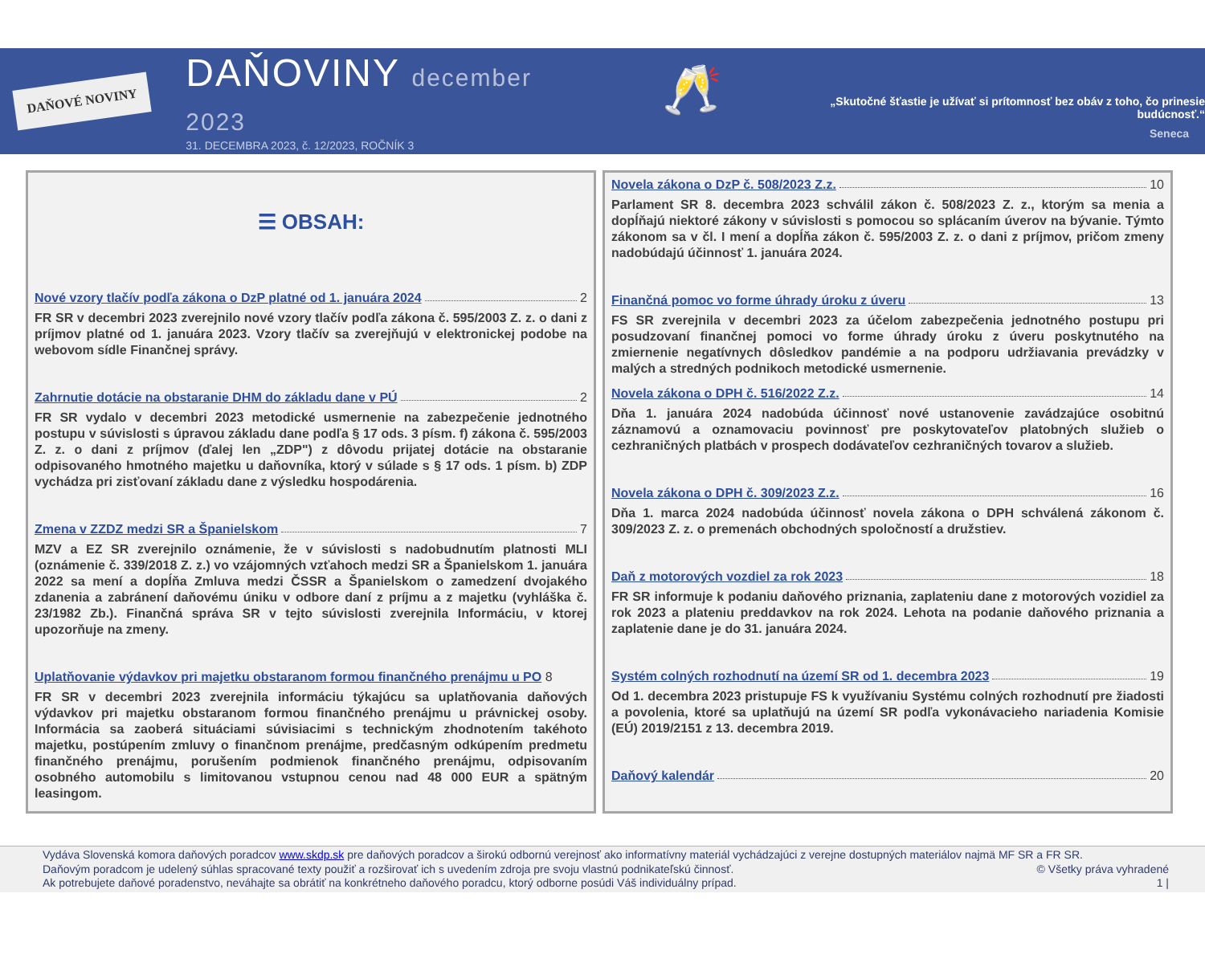DAŇOVÉ NOVINY
DAŇOVINY december 2023
31. DECEMBRA 2023, č. 12/2023, ROČNÍK 3
🥂
„Skutočné šťastie je užívať si prítomnosť bez obáv z toho, čo prinesie budúcnosť.“
Seneca
☰ OBSAH:
Nové vzory tlačív podľa zákona o DzP platné od 1. januára 2024 2
FR SR v decembri 2023 zverejnilo nové vzory tlačív podľa zákona č. 595/2003 Z. z. o dani z príjmov platné od 1. januára 2023. Vzory tlačív sa zverejňujú v elektronickej podobe na webovom sídle Finančnej správy.
Zahrnutie dotácie na obstaranie DHM do základu dane v PÚ 2
FR SR vydalo v decembri 2023 metodické usmernenie na zabezpečenie jednotného postupu v súvislosti s úpravou základu dane podľa § 17 ods. 3 písm. f) zákona č. 595/2003 Z. z. o dani z príjmov (ďalej len „ZDP") z dôvodu prijatej dotácie na obstaranie odpisovaného hmotného majetku u daňovníka, ktorý v súlade s § 17 ods. 1 písm. b) ZDP vychádza pri zisťovaní základu dane z výsledku hospodárenia.
Zmena v ZZDZ medzi SR a Španielskom 7
MZV a EZ SR zverejnilo oznámenie, že v súvislosti s nadobudnutím platnosti MLI (oznámenie č. 339/2018 Z. z.) vo vzájomných vzťahoch medzi SR a Španielskom 1. januára 2022 sa mení a dopĺňa Zmluva medzi ČSSR a Španielskom o zamedzení dvojakého zdanenia a zabránení daňovému úniku v odbore daní z príjmu a z majetku (vyhláška č. 23/1982 Zb.). Finančná správa SR v tejto súvislosti zverejnila Informáciu, v ktorej upozorňuje na zmeny.
Uplatňovanie výdavkov pri majetku obstaranom formou finančného prenájmu u PO 8
FR SR v decembri 2023 zverejnila informáciu týkajúcu sa uplatňovania daňových výdavkov pri majetku obstaranom formou finančného prenájmu u právnickej osoby. Informácia sa zaoberá situáciami súvisiacimi s technickým zhodnotením takéhoto majetku, postúpením zmluvy o finančnom prenájme, predčasným odkúpením predmetu finančného prenájmu, porušením podmienok finančného prenájmu, odpisovaním osobného automobilu s limitovanou vstupnou cenou nad 48 000 EUR a spätným leasingom.
Novela zákona o DzP č. 508/2023 Z.z. 10
Parlament SR 8. decembra 2023 schválil zákon č. 508/2023 Z. z., ktorým sa menia a dopĺňajú niektoré zákony v súvislosti s pomocou so splácaním úverov na bývanie. Týmto zákonom sa v čl. I mení a dopĺňa zákon č. 595/2003 Z. z. o dani z príjmov, pričom zmeny nadobúdajú účinnosť 1. januára 2024.
Finančná pomoc vo forme úhrady úroku z úveru 13
FS SR zverejnila v decembri 2023 za účelom zabezpečenia jednotného postupu pri posudzovaní finančnej pomoci vo forme úhrady úroku z úveru poskytnutého na zmiernenie negatívnych dôsledkov pandémie a na podporu udržiavania prevádzky v malých a stredných podnikoch metodické usmernenie.
Novela zákona o DPH č. 516/2022 Z.z. 14
Dňa 1. januára 2024 nadobúda účinnosť nové ustanovenie zavádzajúce osobitnú záznamovú a oznamovaciu povinnosť pre poskytovateľov platobných služieb o cezhraničných platbách v prospech dodávateľov cezhraničných tovarov a služieb.
Novela zákona o DPH č. 309/2023 Z.z. 16
Dňa 1. marca 2024 nadobúda účinnosť novela zákona o DPH schválená zákonom č. 309/2023 Z. z. o premenách obchodných spoločností a družstiev.
Daň z motorových vozdiel za rok 2023 18
FR SR informuje k podaniu daňového priznania, zaplateniu dane z motorových vozidiel za rok 2023 a plateniu preddavkov na rok 2024. Lehota na podanie daňového priznania a zaplatenie dane je do 31. januára 2024.
Systém colných rozhodnutí na území SR od 1. decembra 2023 19
Od 1. decembra 2023 pristupuje FS k využívaniu Systému colných rozhodnutí pre žiadosti a povolenia, ktoré sa uplatňujú na území SR podľa vykonávacieho nariadenia Komisie (EÚ) 2019/2151 z 13. decembra 2019.
Daňový kalendár 20
Vydáva Slovenská komora daňových poradcov www.skdp.sk pre daňových poradcov a širokú odbornú verejnosť ako informatívny materiál vychádzajúci z verejne dostupných materiálov najmä MF SR a FR SR.
Daňovým poradcom je udelený súhlas spracované texty použiť a rozširovať ich s uvedením zdroja pre svoju vlastnú podnikateľskú činnosť. © Všetky práva vyhradené
Ak potrebujete daňové poradenstvo, neváhajte sa obrátiť na konkrétneho daňového poradcu, ktorý odborne posúdi Váš individuálny prípad. 1 |